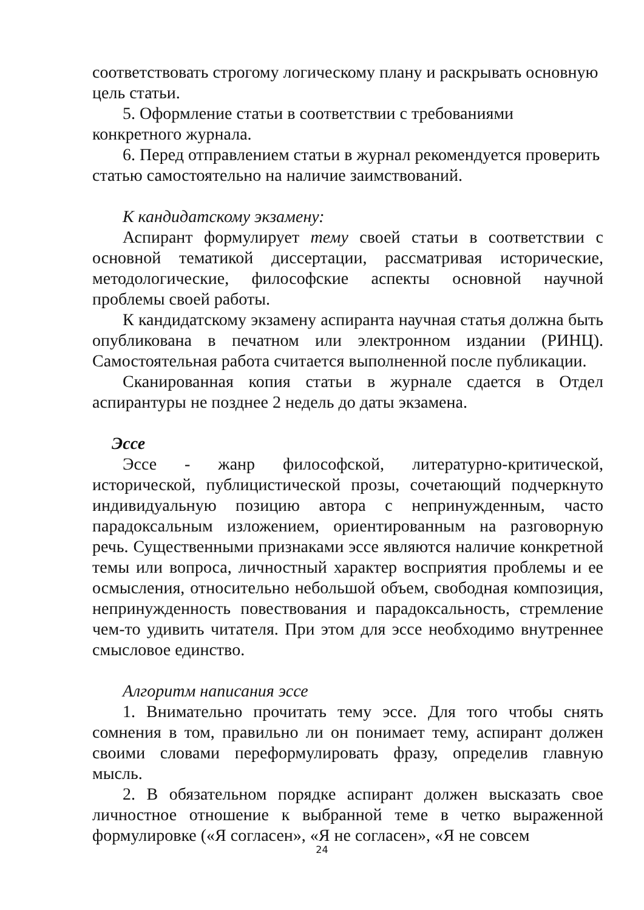соответствовать строгому логическому плану и раскрывать основную цель статьи.
5. Оформление статьи в соответствии с требованиями конкретного журнала.
6. Перед отправлением статьи в журнал рекомендуется проверить статью самостоятельно на наличие заимствований.
К кандидатскому экзамену:
Аспирант формулирует тему своей статьи в соответствии с основной тематикой диссертации, рассматривая исторические, методологические, философские аспекты основной научной проблемы своей работы.
К кандидатскому экзамену аспиранта научная статья должна быть опубликована в печатном или электронном издании (РИНЦ). Самостоятельная работа считается выполненной после публикации.
Сканированная копия статьи в журнале сдается в Отдел аспирантуры не позднее 2 недель до даты экзамена.
Эссе
Эссе - жанр философской, литературно-критической, исторической, публицистической прозы, сочетающий подчеркнуто индивидуальную позицию автора с непринужденным, часто парадоксальным изложением, ориентированным на разговорную речь. Существенными признаками эссе являются наличие конкретной темы или вопроса, личностный характер восприятия проблемы и ее осмысления, относительно небольшой объем, свободная композиция, непринужденность повествования и парадоксальность, стремление чем-то удивить читателя. При этом для эссе необходимо внутреннее смысловое единство.
Алгоритм написания эссе
1. Внимательно прочитать тему эссе. Для того чтобы снять сомнения в том, правильно ли он понимает тему, аспирант должен своими словами переформулировать фразу, определив главную мысль.
2. В обязательном порядке аспирант должен высказать свое личностное отношение к выбранной теме в четко выраженной формулировке («Я согласен», «Я не согласен», «Я не совсем
24